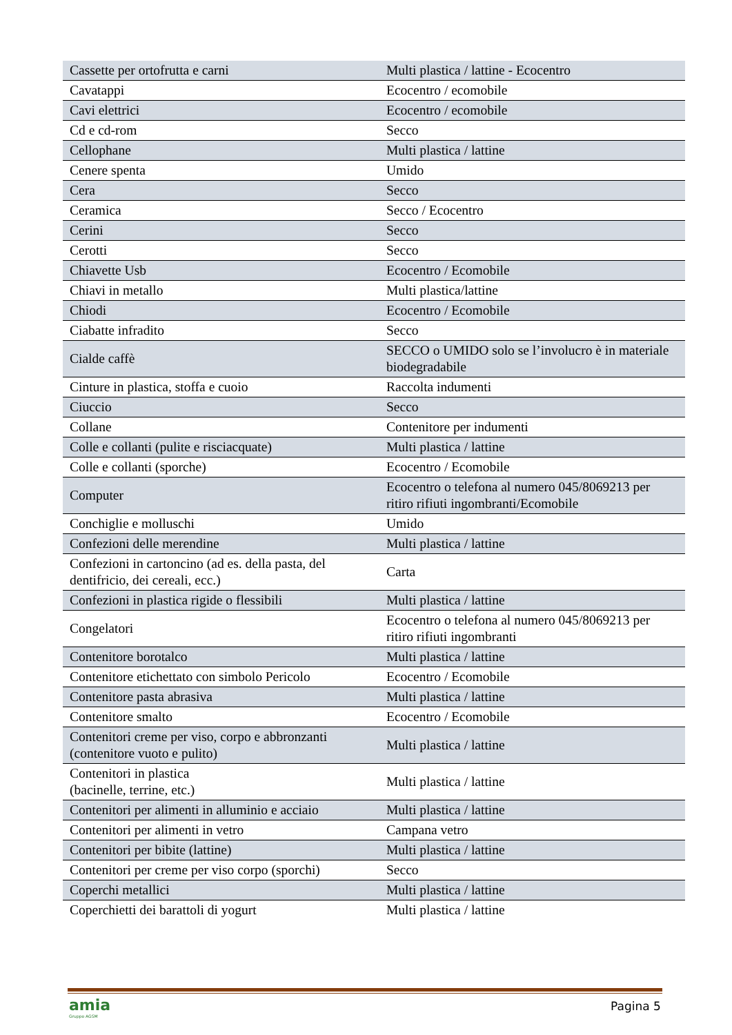| Cassette per ortofrutta e carni | Multi plastica / lattine - Ecocentro |
| Cavatappi | Ecocentro / ecomobile |
| Cavi elettrici | Ecocentro / ecomobile |
| Cd e cd-rom | Secco |
| Cellophane | Multi plastica / lattine |
| Cenere spenta | Umido |
| Cera | Secco |
| Ceramica | Secco / Ecocentro |
| Cerini | Secco |
| Cerotti | Secco |
| Chiavette Usb | Ecocentro / Ecomobile |
| Chiavi in metallo | Multi plastica/lattine |
| Chiodi | Ecocentro / Ecomobile |
| Ciabatte infradito | Secco |
| Cialde caffè | SECCO o UMIDO solo se l’involucro è in materiale biodegradabile |
| Cinture in plastica, stoffa e cuoio | Raccolta indumenti |
| Ciuccio | Secco |
| Collane | Contenitore per indumenti |
| Colle e collanti (pulite e risciacquate) | Multi plastica / lattine |
| Colle e collanti (sporche) | Ecocentro / Ecomobile |
| Computer | Ecocentro o telefona al numero 045/8069213 per ritiro rifiuti ingombranti/Ecomobile |
| Conchiglie e molluschi | Umido |
| Confezioni delle merendine | Multi plastica / lattine |
| Confezioni in cartoncino (ad es. della pasta, del dentifricio, dei cereali, ecc.) | Carta |
| Confezioni in plastica rigide o flessibili | Multi plastica / lattine |
| Congelatori | Ecocentro o telefona al numero 045/8069213 per ritiro rifiuti ingombranti |
| Contenitore borotalco | Multi plastica / lattine |
| Contenitore etichettato con simbolo Pericolo | Ecocentro / Ecomobile |
| Contenitore pasta abrasiva | Multi plastica / lattine |
| Contenitore smalto | Ecocentro / Ecomobile |
| Contenitori creme per viso, corpo e abbronzanti (contenitore vuoto e pulito) | Multi plastica / lattine |
| Contenitori in plastica (bacinelle, terrine, etc.) | Multi plastica / lattine |
| Contenitori per alimenti in alluminio e acciaio | Multi plastica / lattine |
| Contenitori per alimenti in vetro | Campana vetro |
| Contenitori per bibite (lattine) | Multi plastica / lattine |
| Contenitori per creme per viso corpo (sporchi) | Secco |
| Coperchi metallici | Multi plastica / lattine |
| Coperchietti dei barattoli di yogurt | Multi plastica / lattine |
amia
Gruppo AGSM
Pagina 5